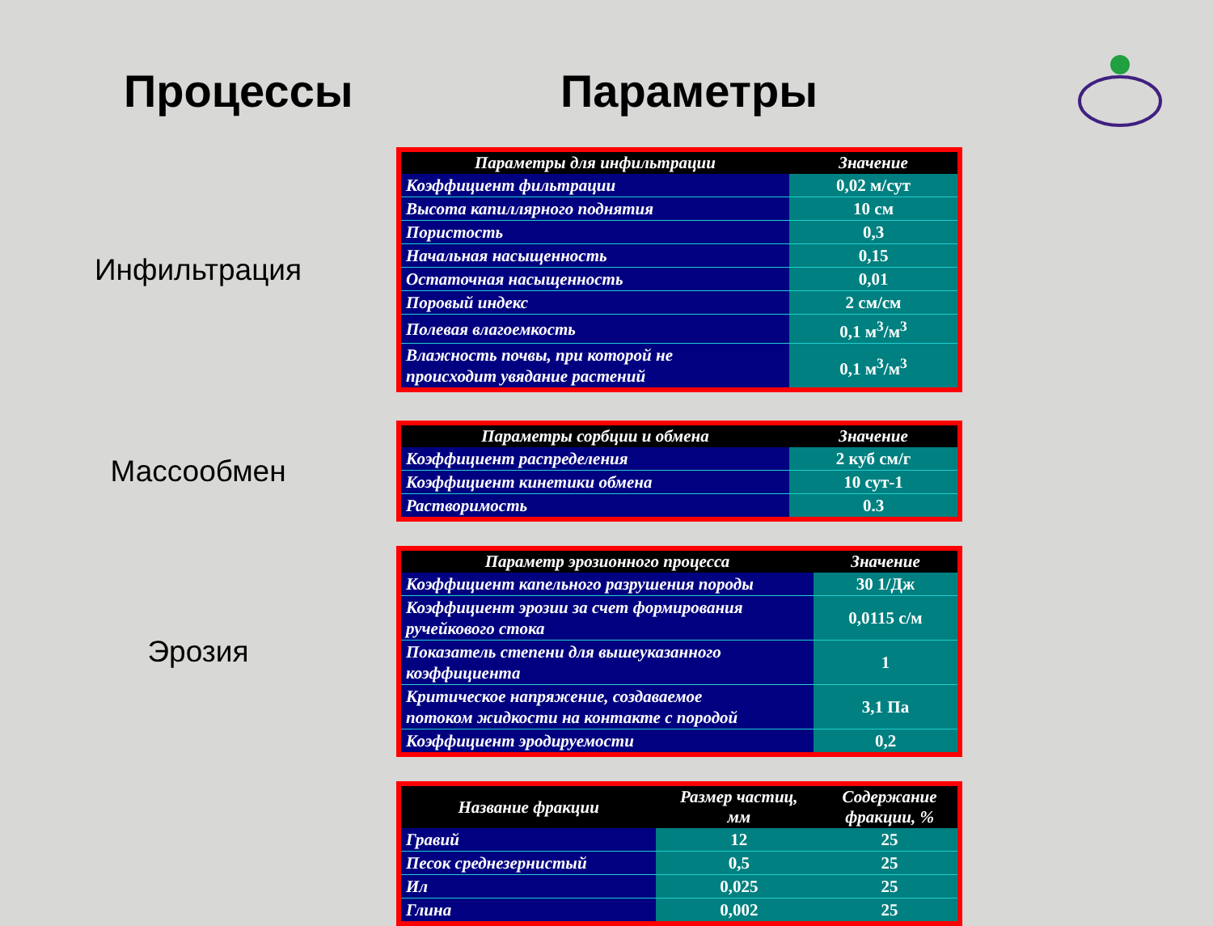Процессы Параметры
Инфильтрация
| Параметры для инфильтрации | Значение |
| --- | --- |
| Коэффициент фильтрации | 0,02 м/сут |
| Высота капиллярного поднятия | 10 см |
| Пористость | 0,3 |
| Начальная насыщенность | 0,15 |
| Остаточная насыщенность | 0,01 |
| Поровый индекс | 2 см/см |
| Полевая влагоемкость | 0,1 м<sup>3</sup>/м<sup>3</sup> |
| Влажность почвы, при которой не происходит увядание растений | 0,1 м<sup>3</sup>/м<sup>3</sup> |
Массообмен
| Параметры сорбции и обмена | Значение |
| --- | --- |
| Коэффициент распределения | 2 куб см/г |
| Коэффициент кинетики обмена | 10 сут-1 |
| Растворимость | 0.3 |
Эрозия
| Параметр эрозионного процесса | Значение |
| --- | --- |
| Коэффициент капельного разрушения породы | 30 1/Дж |
| Коэффициент эрозии за счет формирования ручейкового стока | 0,0115 с/м |
| Показатель степени для вышеуказанного коэффициента | 1 |
| Критическое напряжение, создаваемое потоком жидкости на контакте с породой | 3,1 Па |
| Коэффициент эродируемости | 0,2 |
| Название фракции | Размер частиц, мм | Содержание фракции, % |
| --- | --- | --- |
| Гравий | 12 | 25 |
| Песок среднезернистый | 0,5 | 25 |
| Ил | 0,025 | 25 |
| Глина | 0,002 | 25 |